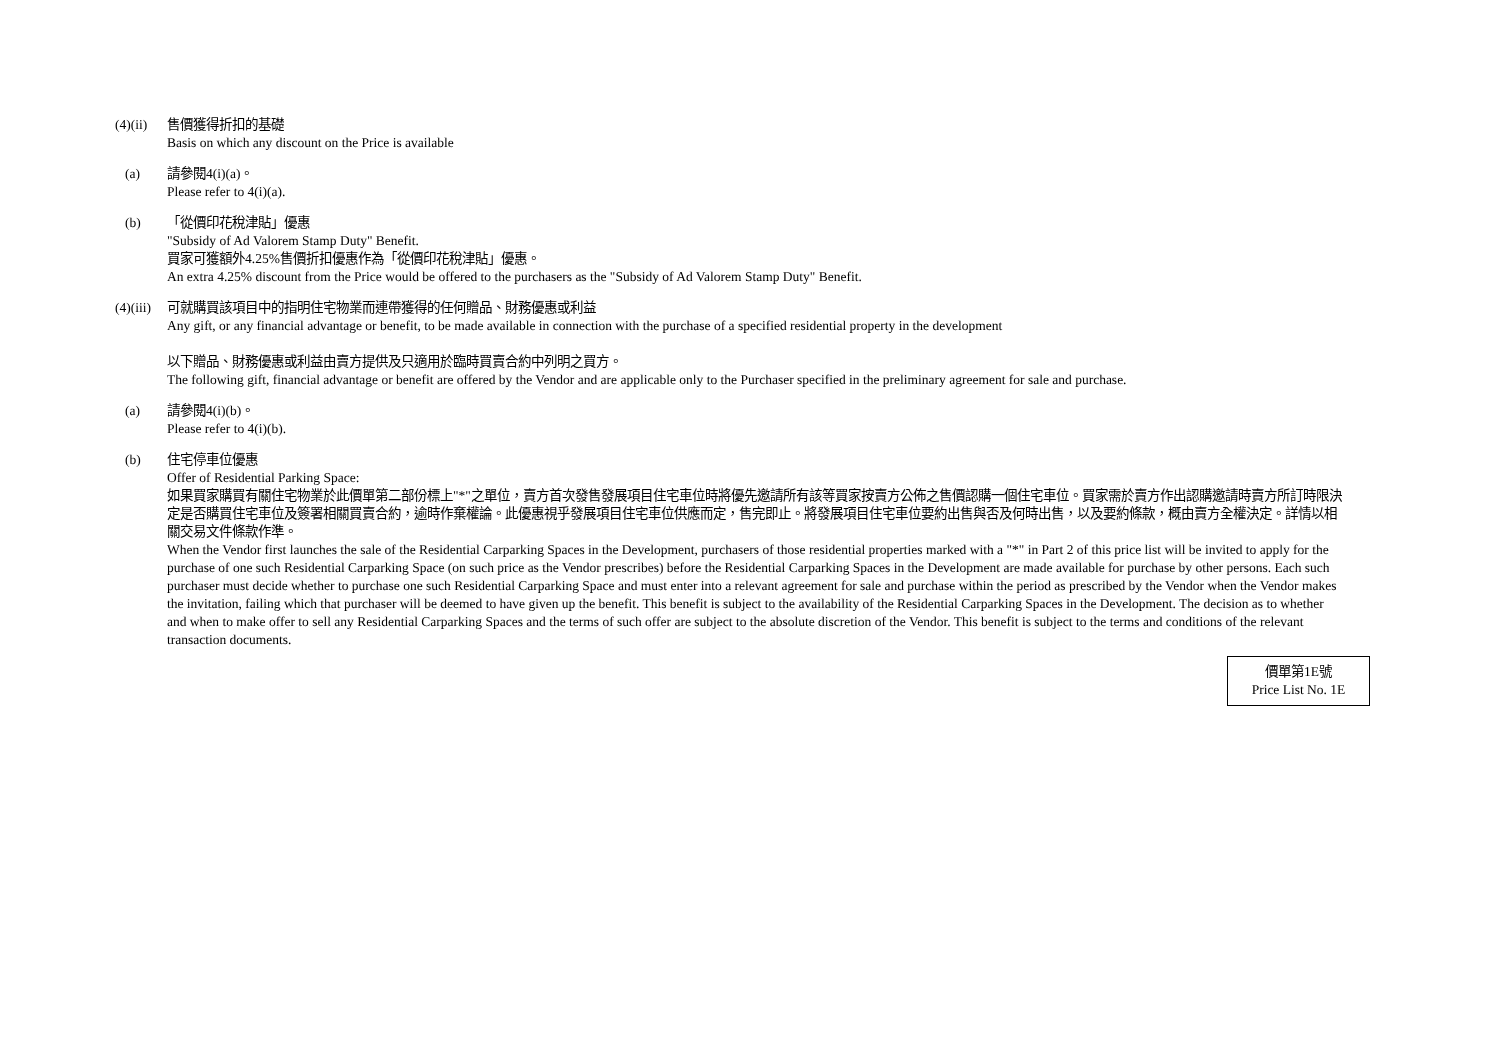(4)(ii)
售價獲得折扣的基礎
Basis on which any discount on the Price is available
(a) 請參閱4(i)(a)。
Please refer to 4(i)(a).
(b) 「從價印花稅津貼」優惠
"Subsidy of Ad Valorem Stamp Duty" Benefit.
買家可獲額外4.25%售價折扣優惠作為「從價印花稅津貼」優惠。
An extra 4.25% discount from the Price would be offered to the purchasers as the "Subsidy of Ad Valorem Stamp Duty" Benefit.
(4)(iii)
可就購買該項目中的指明住宅物業而連帶獲得的任何贈品、財務優惠或利益
Any gift, or any financial advantage or benefit, to be made available in connection with the purchase of a specified residential property in the development
以下贈品、財務優惠或利益由賣方提供及只適用於臨時買賣合約中列明之買方。
The following gift, financial advantage or benefit are offered by the Vendor and are applicable only to the Purchaser specified in the preliminary agreement for sale and purchase.
(a) 請參閱4(i)(b)。
Please refer to 4(i)(b).
(b) 住宅停車位優惠
Offer of Residential Parking Space:
如果買家購買有關住宅物業於此價單第二部份標上"*"之單位，賣方首次發售發展項目住宅車位時將優先邀請所有該等買家按賣方公佈之售價認購一個住宅車位。買家需於賣方作出認購邀請時賣方所訂時限決定是否購買住宅車位及簽署相關買賣合約，逾時作棄權論。此優惠視乎發展項目住宅車位供應而定，售完即止。將發展項目住宅車位要約出售與否及何時出售，以及要約條款，概由賣方全權決定。詳情以相關交易文件條款作準。
When the Vendor first launches the sale of the Residential Carparking Spaces in the Development, purchasers of those residential properties marked with a "*" in Part 2 of this price list will be invited to apply for the purchase of one such Residential Carparking Space (on such price as the Vendor prescribes) before the Residential Carparking Spaces in the Development are made available for purchase by other persons. Each such purchaser must decide whether to purchase one such Residential Carparking Space and must enter into a relevant agreement for sale and purchase within the period as prescribed by the Vendor when the Vendor makes the invitation, failing which that purchaser will be deemed to have given up the benefit. This benefit is subject to the availability of the Residential Carparking Spaces in the Development. The decision as to whether and when to make offer to sell any Residential Carparking Spaces and the terms of such offer are subject to the absolute discretion of the Vendor. This benefit is subject to the terms and conditions of the relevant transaction documents.
價單第1E號
Price List No. 1E